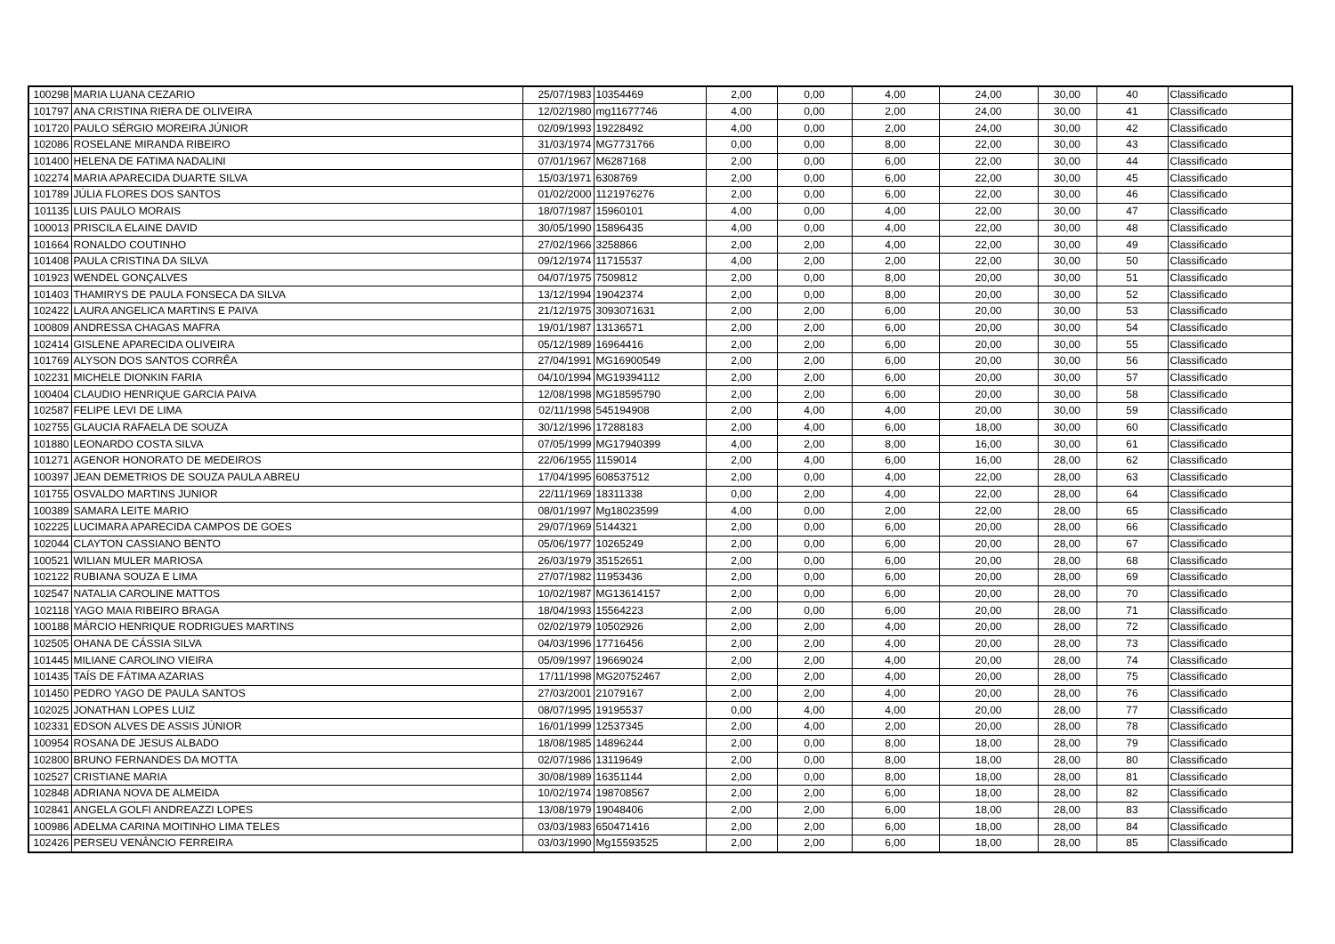| 100298 | MARIA LUANA CEZARIO | 25/07/1983 | 10354469 | 2,00 | 0,00 | 4,00 | 24,00 | 30,00 | 40 | Classificado |
| 101797 | ANA CRISTINA RIERA DE OLIVEIRA | 12/02/1980 | mg11677746 | 4,00 | 0,00 | 2,00 | 24,00 | 30,00 | 41 | Classificado |
| 101720 | PAULO SÉRGIO MOREIRA JÚNIOR | 02/09/1993 | 19228492 | 4,00 | 0,00 | 2,00 | 24,00 | 30,00 | 42 | Classificado |
| 102086 | ROSELANE MIRANDA RIBEIRO | 31/03/1974 | MG7731766 | 0,00 | 0,00 | 8,00 | 22,00 | 30,00 | 43 | Classificado |
| 101400 | HELENA DE FATIMA NADALINI | 07/01/1967 | M6287168 | 2,00 | 0,00 | 6,00 | 22,00 | 30,00 | 44 | Classificado |
| 102274 | MARIA APARECIDA DUARTE SILVA | 15/03/1971 | 6308769 | 2,00 | 0,00 | 6,00 | 22,00 | 30,00 | 45 | Classificado |
| 101789 | JÚLIA FLORES DOS SANTOS | 01/02/2000 | 1121976276 | 2,00 | 0,00 | 6,00 | 22,00 | 30,00 | 46 | Classificado |
| 101135 | LUIS PAULO MORAIS | 18/07/1987 | 15960101 | 4,00 | 0,00 | 4,00 | 22,00 | 30,00 | 47 | Classificado |
| 100013 | PRISCILA ELAINE DAVID | 30/05/1990 | 15896435 | 4,00 | 0,00 | 4,00 | 22,00 | 30,00 | 48 | Classificado |
| 101664 | RONALDO COUTINHO | 27/02/1966 | 3258866 | 2,00 | 2,00 | 4,00 | 22,00 | 30,00 | 49 | Classificado |
| 101408 | PAULA CRISTINA DA SILVA | 09/12/1974 | 11715537 | 4,00 | 2,00 | 2,00 | 22,00 | 30,00 | 50 | Classificado |
| 101923 | WENDEL GONÇALVES | 04/07/1975 | 7509812 | 2,00 | 0,00 | 8,00 | 20,00 | 30,00 | 51 | Classificado |
| 101403 | THAMIRYS DE PAULA FONSECA DA SILVA | 13/12/1994 | 19042374 | 2,00 | 0,00 | 8,00 | 20,00 | 30,00 | 52 | Classificado |
| 102422 | LAURA ANGELICA MARTINS E PAIVA | 21/12/1975 | 3093071631 | 2,00 | 2,00 | 6,00 | 20,00 | 30,00 | 53 | Classificado |
| 100809 | ANDRESSA CHAGAS MAFRA | 19/01/1987 | 13136571 | 2,00 | 2,00 | 6,00 | 20,00 | 30,00 | 54 | Classificado |
| 102414 | GISLENE APARECIDA OLIVEIRA | 05/12/1989 | 16964416 | 2,00 | 2,00 | 6,00 | 20,00 | 30,00 | 55 | Classificado |
| 101769 | ALYSON DOS SANTOS CORRÊA | 27/04/1991 | MG16900549 | 2,00 | 2,00 | 6,00 | 20,00 | 30,00 | 56 | Classificado |
| 102231 | MICHELE DIONKIN FARIA | 04/10/1994 | MG19394112 | 2,00 | 2,00 | 6,00 | 20,00 | 30,00 | 57 | Classificado |
| 100404 | CLAUDIO HENRIQUE GARCIA PAIVA | 12/08/1998 | MG18595790 | 2,00 | 2,00 | 6,00 | 20,00 | 30,00 | 58 | Classificado |
| 102587 | FELIPE LEVI DE LIMA | 02/11/1998 | 545194908 | 2,00 | 4,00 | 4,00 | 20,00 | 30,00 | 59 | Classificado |
| 102755 | GLAUCIA RAFAELA DE SOUZA | 30/12/1996 | 17288183 | 2,00 | 4,00 | 6,00 | 18,00 | 30,00 | 60 | Classificado |
| 101880 | LEONARDO COSTA SILVA | 07/05/1999 | MG17940399 | 4,00 | 2,00 | 8,00 | 16,00 | 30,00 | 61 | Classificado |
| 101271 | AGENOR HONORATO DE MEDEIROS | 22/06/1955 | 1159014 | 2,00 | 4,00 | 6,00 | 16,00 | 28,00 | 62 | Classificado |
| 100397 | JEAN DEMETRIOS DE SOUZA PAULA ABREU | 17/04/1995 | 608537512 | 2,00 | 0,00 | 4,00 | 22,00 | 28,00 | 63 | Classificado |
| 101755 | OSVALDO MARTINS JUNIOR | 22/11/1969 | 18311338 | 0,00 | 2,00 | 4,00 | 22,00 | 28,00 | 64 | Classificado |
| 100389 | SAMARA LEITE MARIO | 08/01/1997 | Mg18023599 | 4,00 | 0,00 | 2,00 | 22,00 | 28,00 | 65 | Classificado |
| 102225 | LUCIMARA APARECIDA CAMPOS DE GOES | 29/07/1969 | 5144321 | 2,00 | 0,00 | 6,00 | 20,00 | 28,00 | 66 | Classificado |
| 102044 | CLAYTON CASSIANO BENTO | 05/06/1977 | 10265249 | 2,00 | 0,00 | 6,00 | 20,00 | 28,00 | 67 | Classificado |
| 100521 | WILIAN MULER MARIOSA | 26/03/1979 | 35152651 | 2,00 | 0,00 | 6,00 | 20,00 | 28,00 | 68 | Classificado |
| 102122 | RUBIANA SOUZA E LIMA | 27/07/1982 | 11953436 | 2,00 | 0,00 | 6,00 | 20,00 | 28,00 | 69 | Classificado |
| 102547 | NATALIA CAROLINE MATTOS | 10/02/1987 | MG13614157 | 2,00 | 0,00 | 6,00 | 20,00 | 28,00 | 70 | Classificado |
| 102118 | YAGO MAIA RIBEIRO BRAGA | 18/04/1993 | 15564223 | 2,00 | 0,00 | 6,00 | 20,00 | 28,00 | 71 | Classificado |
| 100188 | MÁRCIO HENRIQUE RODRIGUES MARTINS | 02/02/1979 | 10502926 | 2,00 | 2,00 | 4,00 | 20,00 | 28,00 | 72 | Classificado |
| 102505 | OHANA DE CÁSSIA SILVA | 04/03/1996 | 17716456 | 2,00 | 2,00 | 4,00 | 20,00 | 28,00 | 73 | Classificado |
| 101445 | MILIANE CAROLINO VIEIRA | 05/09/1997 | 19669024 | 2,00 | 2,00 | 4,00 | 20,00 | 28,00 | 74 | Classificado |
| 101435 | TAÍS DE FÁTIMA AZARIAS | 17/11/1998 | MG20752467 | 2,00 | 2,00 | 4,00 | 20,00 | 28,00 | 75 | Classificado |
| 101450 | PEDRO YAGO DE PAULA SANTOS | 27/03/2001 | 21079167 | 2,00 | 2,00 | 4,00 | 20,00 | 28,00 | 76 | Classificado |
| 102025 | JONATHAN LOPES LUIZ | 08/07/1995 | 19195537 | 0,00 | 4,00 | 4,00 | 20,00 | 28,00 | 77 | Classificado |
| 102331 | EDSON ALVES DE ASSIS JÚNIOR | 16/01/1999 | 12537345 | 2,00 | 4,00 | 2,00 | 20,00 | 28,00 | 78 | Classificado |
| 100954 | ROSANA DE JESUS ALBADO | 18/08/1985 | 14896244 | 2,00 | 0,00 | 8,00 | 18,00 | 28,00 | 79 | Classificado |
| 102800 | BRUNO FERNANDES DA MOTTA | 02/07/1986 | 13119649 | 2,00 | 0,00 | 8,00 | 18,00 | 28,00 | 80 | Classificado |
| 102527 | CRISTIANE MARIA | 30/08/1989 | 16351144 | 2,00 | 0,00 | 8,00 | 18,00 | 28,00 | 81 | Classificado |
| 102848 | ADRIANA NOVA DE ALMEIDA | 10/02/1974 | 198708567 | 2,00 | 2,00 | 6,00 | 18,00 | 28,00 | 82 | Classificado |
| 102841 | ANGELA GOLFI ANDREAZZI LOPES | 13/08/1979 | 19048406 | 2,00 | 2,00 | 6,00 | 18,00 | 28,00 | 83 | Classificado |
| 100986 | ADELMA CARINA MOITINHO LIMA TELES | 03/03/1983 | 650471416 | 2,00 | 2,00 | 6,00 | 18,00 | 28,00 | 84 | Classificado |
| 102426 | PERSEU VENÂNCIO FERREIRA | 03/03/1990 | Mg15593525 | 2,00 | 2,00 | 6,00 | 18,00 | 28,00 | 85 | Classificado |